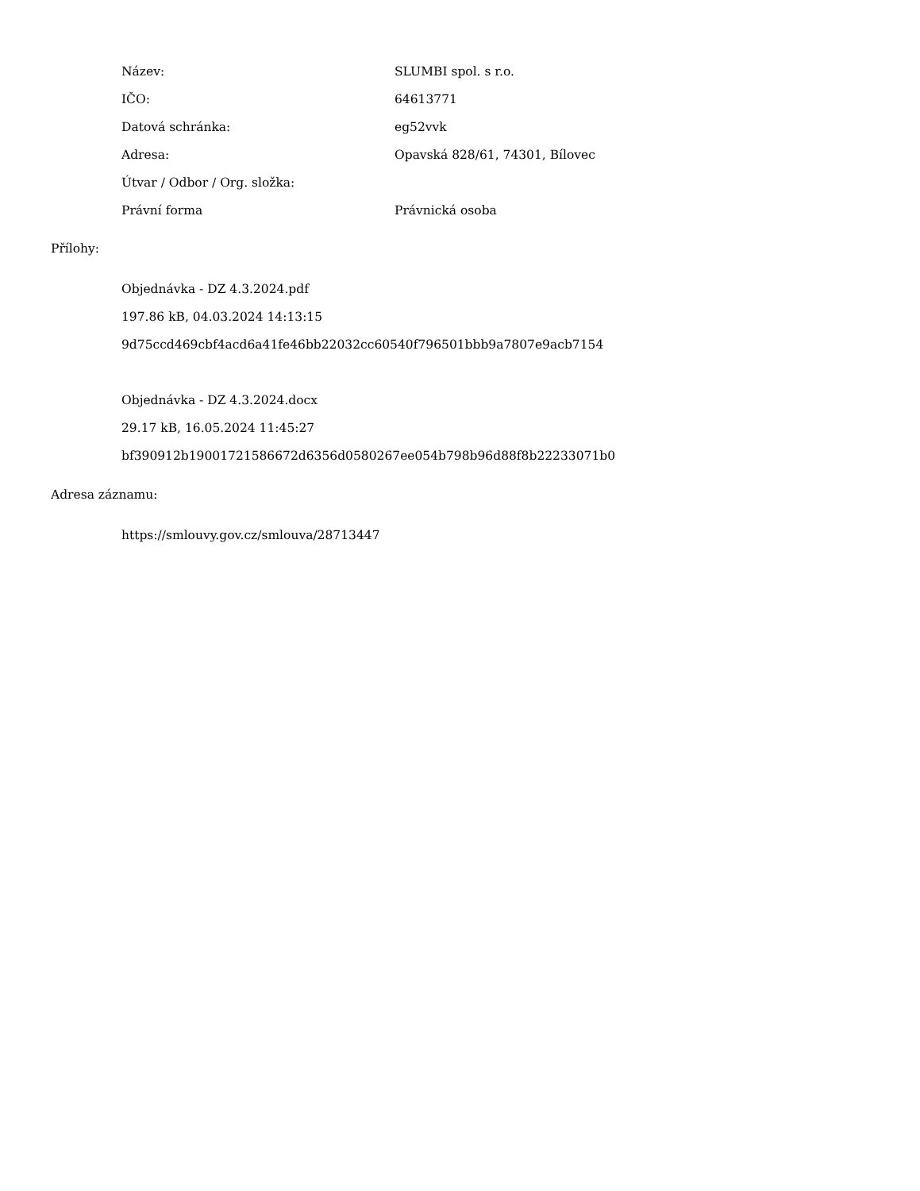| Název: | SLUMBI spol. s r.o. |
| IČO: | 64613771 |
| Datová schránka: | eg52vvk |
| Adresa: | Opavská 828/61, 74301, Bílovec |
| Útvar / Odbor / Org. složka: | |
| Právní forma | Právnická osoba |
Přílohy:
Objednávka - DZ 4.3.2024.pdf
197.86 kB, 04.03.2024 14:13:15
9d75ccd469cbf4acd6a41fe46bb22032cc60540f796501bbb9a7807e9acb7154
Objednávka - DZ 4.3.2024.docx
29.17 kB, 16.05.2024 11:45:27
bf390912b19001721586672d6356d0580267ee054b798b96d88f8b22233071b0
Adresa záznamu:
https://smlouvy.gov.cz/smlouva/28713447